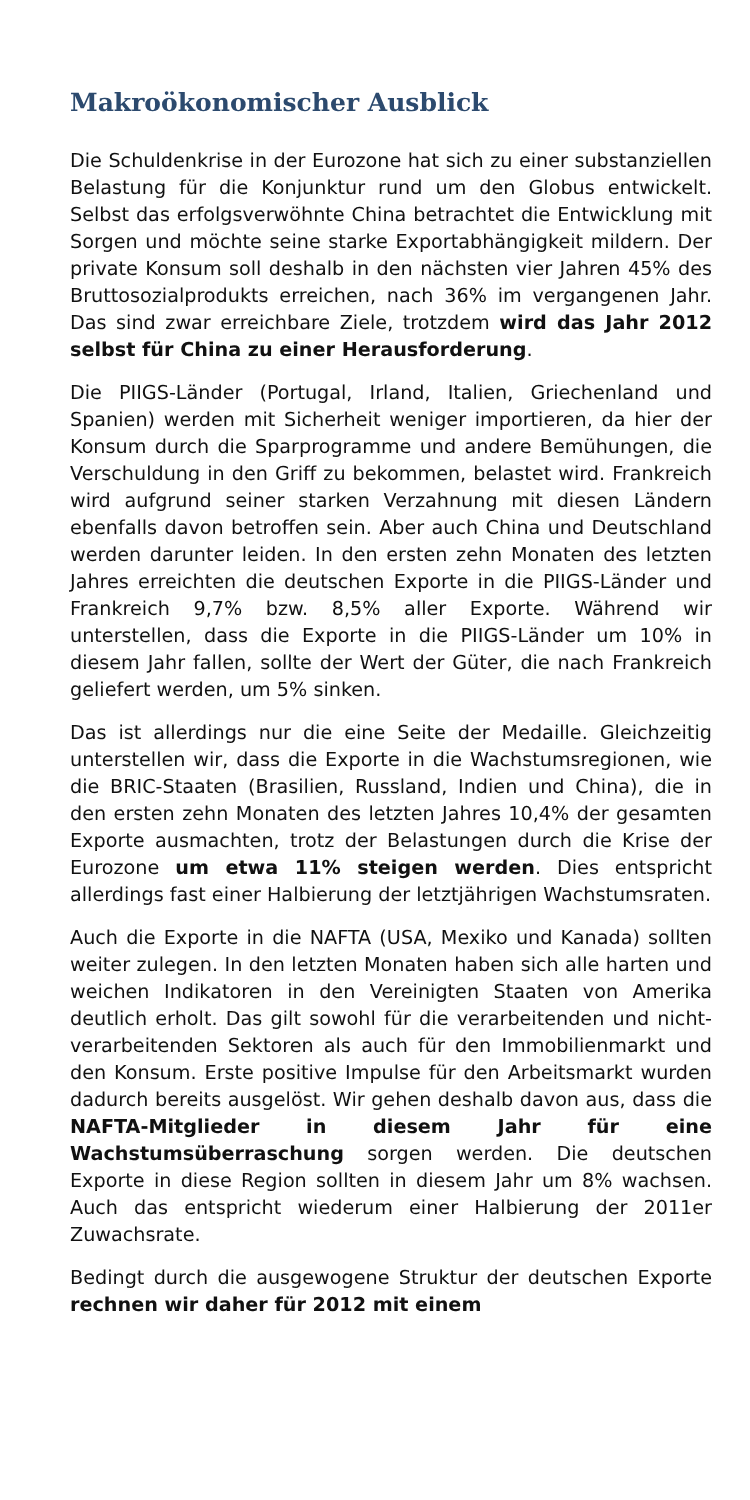Makroökonomischer Ausblick
Die Schuldenkrise in der Eurozone hat sich zu einer substanziellen Belastung für die Konjunktur rund um den Globus entwickelt. Selbst das erfolgsverwöhnte China betrachtet die Entwicklung mit Sorgen und möchte seine starke Exportabhängigkeit mildern. Der private Konsum soll deshalb in den nächsten vier Jahren 45% des Bruttosozialprodukts erreichen, nach 36% im vergangenen Jahr. Das sind zwar erreichbare Ziele, trotzdem wird das Jahr 2012 selbst für China zu einer Herausforderung.
Die PIIGS-Länder (Portugal, Irland, Italien, Griechenland und Spanien) werden mit Sicherheit weniger importieren, da hier der Konsum durch die Sparprogramme und andere Bemühungen, die Verschuldung in den Griff zu bekommen, belastet wird. Frankreich wird aufgrund seiner starken Verzahnung mit diesen Ländern ebenfalls davon betroffen sein. Aber auch China und Deutschland werden darunter leiden. In den ersten zehn Monaten des letzten Jahres erreichten die deutschen Exporte in die PIIGS-Länder und Frankreich 9,7% bzw. 8,5% aller Exporte. Während wir unterstellen, dass die Exporte in die PIIGS-Länder um 10% in diesem Jahr fallen, sollte der Wert der Güter, die nach Frankreich geliefert werden, um 5% sinken.
Das ist allerdings nur die eine Seite der Medaille. Gleichzeitig unterstellen wir, dass die Exporte in die Wachstumsregionen, wie die BRIC-Staaten (Brasilien, Russland, Indien und China), die in den ersten zehn Monaten des letzten Jahres 10,4% der gesamten Exporte ausmachten, trotz der Belastungen durch die Krise der Eurozone um etwa 11% steigen werden. Dies entspricht allerdings fast einer Halbierung der letztjährigen Wachstumsraten.
Auch die Exporte in die NAFTA (USA, Mexiko und Kanada) sollten weiter zulegen. In den letzten Monaten haben sich alle harten und weichen Indikatoren in den Vereinigten Staaten von Amerika deutlich erholt. Das gilt sowohl für die verarbeitenden und nicht-verarbeitenden Sektoren als auch für den Immobilienmarkt und den Konsum. Erste positive Impulse für den Arbeitsmarkt wurden dadurch bereits ausgelöst. Wir gehen deshalb davon aus, dass die NAFTA-Mitglieder in diesem Jahr für eine Wachstumsüberraschung sorgen werden. Die deutschen Exporte in diese Region sollten in diesem Jahr um 8% wachsen. Auch das entspricht wiederum einer Halbierung der 2011er Zuwachsrate.
Bedingt durch die ausgewogene Struktur der deutschen Exporte rechnen wir daher für 2012 mit einem